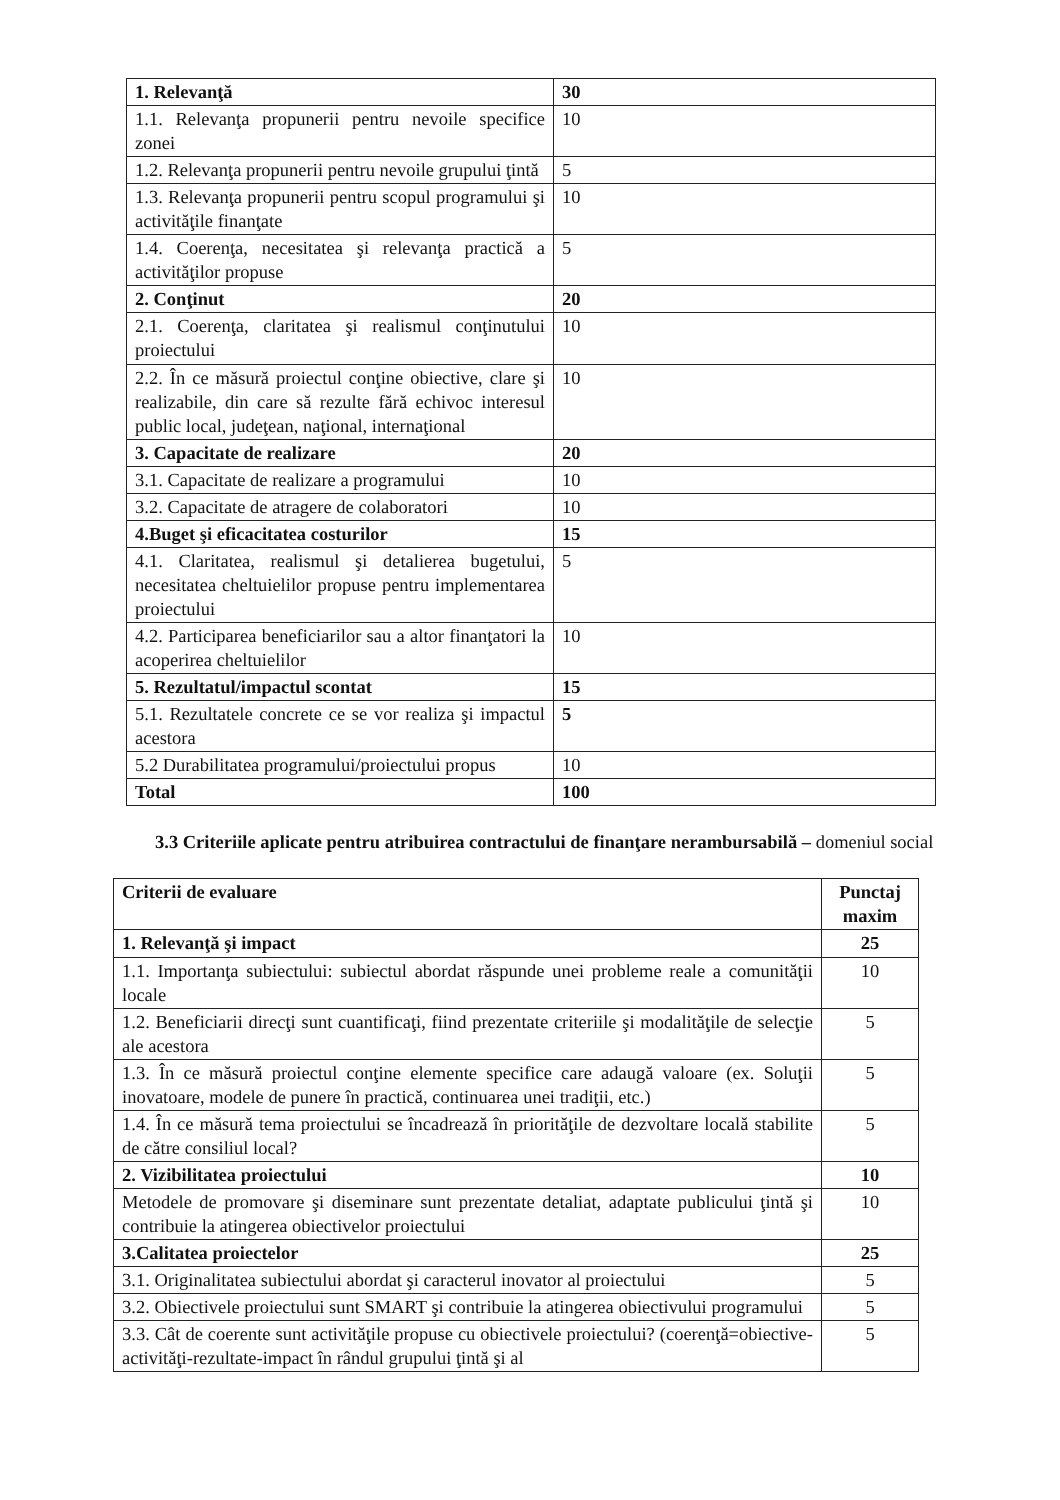| 1. Relevanţă | 30 |
| 1.1. Relevanţa propunerii pentru nevoile specifice zonei | 10 |
| 1.2. Relevanţa propunerii pentru nevoile grupului ţintă | 5 |
| 1.3. Relevanţa propunerii pentru scopul programului şi activităţile finanţate | 10 |
| 1.4. Coerenţa, necesitatea şi relevanţa practică a activităţilor propuse | 5 |
| 2. Conţinut | 20 |
| 2.1. Coerenţa, claritatea şi realismul conţinutului proiectului | 10 |
| 2.2. În ce măsură proiectul conţine obiective, clare şi realizabile, din care să rezulte fără echivoc interesul public local, judeţean, naţional, internaţional | 10 |
| 3. Capacitate de realizare | 20 |
| 3.1. Capacitate de realizare a programului | 10 |
| 3.2. Capacitate de atragere de colaboratori | 10 |
| 4.Buget şi eficacitatea costurilor | 15 |
| 4.1. Claritatea, realismul şi detalierea bugetului, necesitatea cheltuielilor propuse pentru implementarea proiectului | 5 |
| 4.2. Participarea beneficiarilor sau a altor finanţatori la acoperirea cheltuielilor | 10 |
| 5. Rezultatul/impactul scontat | 15 |
| 5.1. Rezultatele concrete ce se vor realiza şi impactul acestora | 5 |
| 5.2 Durabilitatea programului/proiectului propus | 10 |
| Total | 100 |
3.3 Criteriile aplicate pentru atribuirea contractului de finanţare nerambursabilă – domeniul social
| Criterii de evaluare | Punctaj maxim |
| --- | --- |
| 1. Relevanţă şi impact | 25 |
| 1.1. Importanţa subiectului: subiectul abordat răspunde unei probleme reale a comunităţii locale | 10 |
| 1.2. Beneficiarii direcţi sunt cuantificaţi, fiind prezentate criteriile şi modalităţile de selecţie ale acestora | 5 |
| 1.3. În ce măsură proiectul conţine elemente specifice care adaugă valoare (ex. Soluţii inovatoare, modele de punere în practică, continuarea unei tradiţii, etc.) | 5 |
| 1.4. În ce măsură tema proiectului se încadrează în priorităţile de dezvoltare locală stabilite de către consiliul local? | 5 |
| 2. Vizibilitatea proiectului | 10 |
| Metodele de promovare şi diseminare sunt prezentate detaliat, adaptate publicului ţintă şi contribuie la atingerea obiectivelor proiectului | 10 |
| 3.Calitatea proiectelor | 25 |
| 3.1. Originalitatea subiectului abordat şi caracterul inovator al proiectului | 5 |
| 3.2. Obiectivele proiectului sunt SMART şi contribuie la atingerea obiectivului programului | 5 |
| 3.3. Cât de coerente sunt activităţile propuse cu obiectivele proiectului? (coerenţă=obiective-activităţi-rezultate-impact în rândul grupului ţintă şi al | 5 |